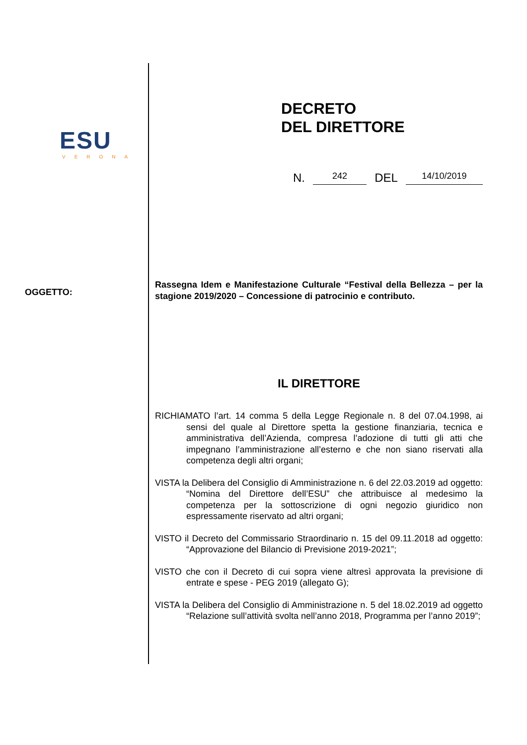ESU
VERONA
OGGETTO:
DECRETO
DEL DIRETTORE
N. 242 DEL 14/10/2019
Rassegna Idem e Manifestazione Culturale “Festival della Bellezza – per la stagione 2019/2020 – Concessione di patrocinio e contributo.
IL DIRETTORE
RICHIAMATO l’art. 14 comma 5 della Legge Regionale n. 8 del 07.04.1998, ai sensi del quale al Direttore spetta la gestione finanziaria, tecnica e amministrativa dell’Azienda, compresa l’adozione di tutti gli atti che impegnano l’amministrazione all’esterno e che non siano riservati alla competenza degli altri organi;
VISTA la Delibera del Consiglio di Amministrazione n. 6 del 22.03.2019 ad oggetto: “Nomina del Direttore dell’ESU” che attribuisce al medesimo la competenza per la sottoscrizione di ogni negozio giuridico non espressamente riservato ad altri organi;
VISTO il Decreto del Commissario Straordinario n. 15 del 09.11.2018 ad oggetto: “Approvazione del Bilancio di Previsione 2019-2021”;
VISTO che con il Decreto di cui sopra viene altresì approvata la previsione di entrate e spese - PEG 2019 (allegato G);
VISTA la Delibera del Consiglio di Amministrazione n. 5 del 18.02.2019 ad oggetto “Relazione sull’attività svolta nell’anno 2018, Programma per l’anno 2019”;